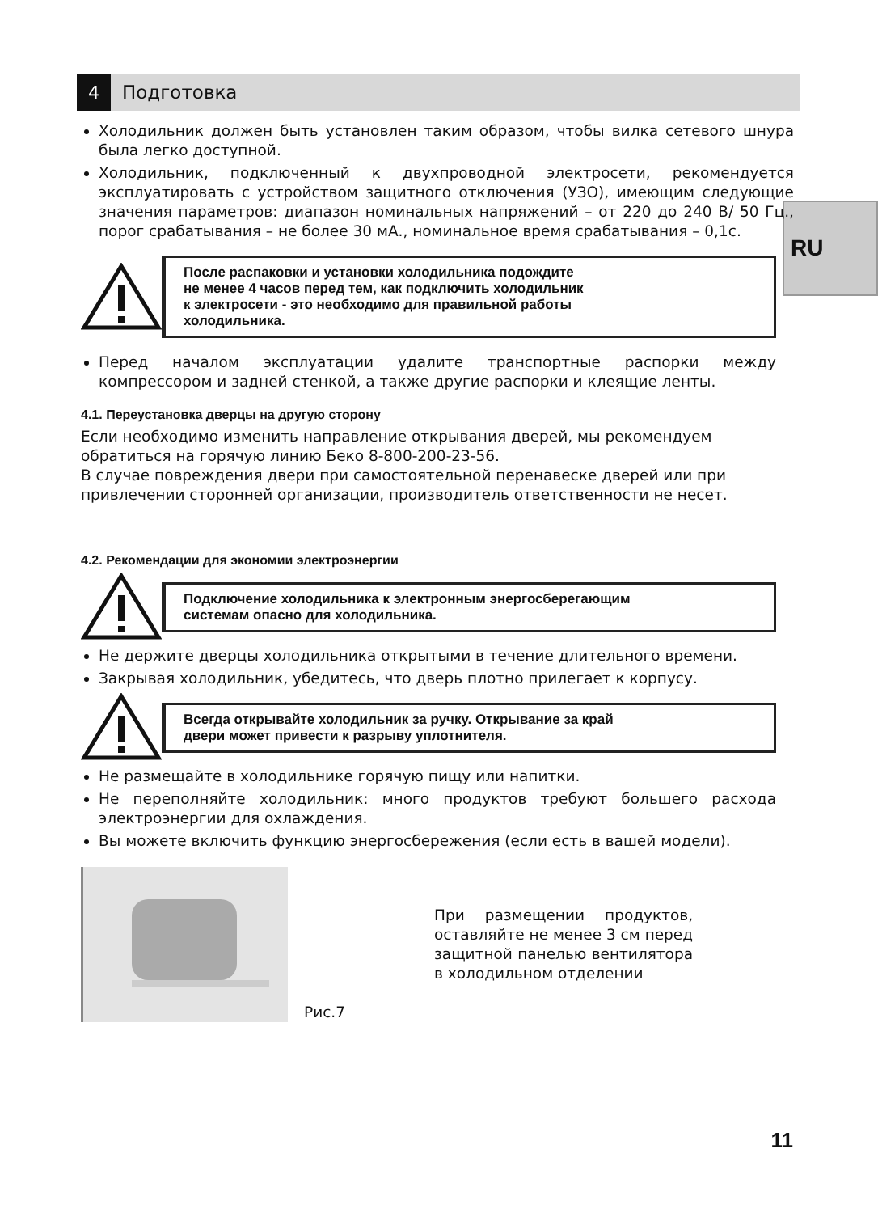4
Подготовка
RU
Холодильник должен быть установлен таким образом, чтобы вилка сетевого шнура была легко доступной.
Холодильник, подключенный к двухпроводной электросети, рекомендуется эксплуатировать с устройством защитного отключения (УЗО), имеющим следующие значения параметров: диапазон номинальных напряжений – от 220 до 240 В/ 50 Гц., порог срабатывания – не более 30 мА., номинальное время срабатывания – 0,1с.
После распаковки и установки холодильника подождите
не менее 4 часов перед тем, как подключить холодильник
к электросети - это необходимо для правильной работы
холодильника.
Перед началом эксплуатации удалите транспортные распорки между компрессором и задней стенкой, а также другие распорки и клеящие ленты.
4.1. Переустановка дверцы на другую сторону
Если необходимо изменить направление открывания дверей, мы рекомендуем обратиться на горячую линию Беко 8-800-200-23-56.
В случае повреждения двери при самостоятельной перенавеске дверей или при привлечении сторонней организации, производитель ответственности не несет.
4.2. Рекомендации для экономии электроэнергии
Подключение холодильника к электронным энергосберегающим
системам опасно для холодильника.
Не держите дверцы холодильника открытыми в течение длительного времени.
Закрывая холодильник, убедитесь, что дверь плотно прилегает к корпусу.
Всегда открывайте холодильник за ручку. Открывание за край
двери может привести к разрыву уплотнителя.
Не размещайте в холодильнике горячую пищу или напитки.
Не переполняйте холодильник: много продуктов требуют большего расхода электроэнергии для охлаждения.
Вы можете включить функцию энергосбережения (если есть в вашей модели).
Рис.7
При размещении продуктов, оставляйте не менее 3 см перед защитной панелью вентилятора в холодильном отделении
11